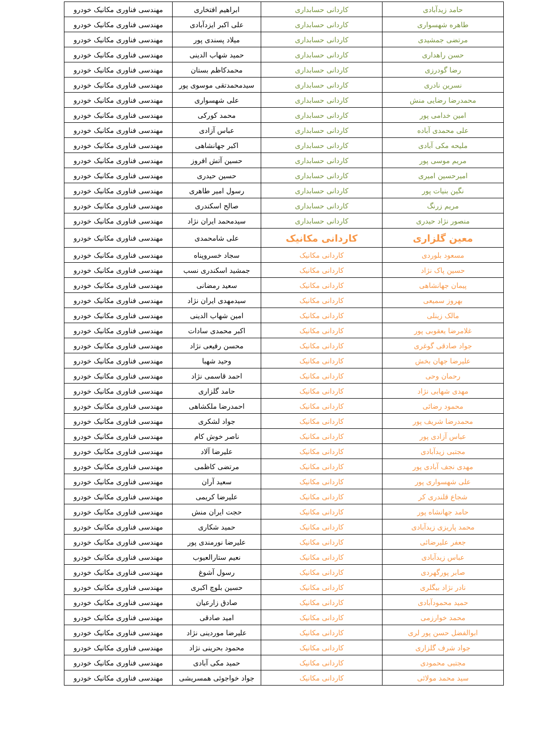| حامد زیدآبادی | کاردانی حسابداری | ابراهیم افتخاری | مهندسی فناوری مکانیک خودرو |
| طاهره شهسواری | کاردانی حسابداری | علی اکبر ایزدآبادی | مهندسی فناوری مکانیک خودرو |
| مرتضی جمشیدی | کاردانی حسابداری | میلاد پسندی پور | مهندسی فناوری مکانیک خودرو |
| حسن راهداری | کاردانی حسابداری | حمید شهاب الدینی | مهندسی فناوری مکانیک خودرو |
| رضا گودرزی | کاردانی حسابداری | محمدکاظم بستان | مهندسی فناوری مکانیک خودرو |
| نسرین نادری | کاردانی حسابداری | سیدمحمدتقی موسوی پور | مهندسی فناوری مکانیک خودرو |
| محمدرضا رضایی منش | کاردانی حسابداری | علی شهسواری | مهندسی فناوری مکانیک خودرو |
| امین خدامی پور | کاردانی حسابداری | محمد کورکی | مهندسی فناوری مکانیک خودرو |
| علی محمدی آباده | کاردانی حسابداری | عباس آزادی | مهندسی فناوری مکانیک خودرو |
| ملیحه مکی آبادی | کاردانی حسابداری | اکبر جهانشاهی | مهندسی فناوری مکانیک خودرو |
| مریم موسی پور | کاردانی حسابداری | حسین آتش افروز | مهندسی فناوری مکانیک خودرو |
| امیرحسین امیری | کاردانی حسابداری | حسین حیدری | مهندسی فناوری مکانیک خودرو |
| نگین بنیات پور | کاردانی حسابداری | رسول امیر طاهری | مهندسی فناوری مکانیک خودرو |
| مریم زرنگ | کاردانی حسابداری | صالح اسکندری | مهندسی فناوری مکانیک خودرو |
| منصور نژاد حیدری | کاردانی حسابداری | سیدمحمد ایران نژاد | مهندسی فناوری مکانیک خودرو |
| معین گلزاری | کاردانی مکانیک | علی شامحمدی | مهندسی فناوری مکانیک خودرو |
| مسعود بلوردی | کاردانی مکانیک | سجاد خسروپناه | مهندسی فناوری مکانیک خودرو |
| حسین پاک نژاد | کاردانی مکانیک | جمشید اسکندری نسب | مهندسی فناوری مکانیک خودرو |
| پیمان جهانشاهی | کاردانی مکانیک | سعید رمضانی | مهندسی فناوری مکانیک خودرو |
| بهروز سمیعی | کاردانی مکانیک | سیدمهدی ایران نژاد | مهندسی فناوری مکانیک خودرو |
| مالک زینلی | کاردانی مکانیک | امین شهاب الدینی | مهندسی فناوری مکانیک خودرو |
| غلامرضا یعقوبی پور | کاردانی مکانیک | اکبر محمدی سادات | مهندسی فناوری مکانیک خودرو |
| جواد صادقی گوغری | کاردانی مکانیک | محسن رفیعی نژاد | مهندسی فناوری مکانیک خودرو |
| علیرضا جهان بخش | کاردانی مکانیک | وحید شهبا | مهندسی فناوری مکانیک خودرو |
| رحمان وحی | کاردانی مکانیک | احمد قاسمی نژاد | مهندسی فناوری مکانیک خودرو |
| مهدی شهابی نژاد | کاردانی مکانیک | حامد گلزاری | مهندسی فناوری مکانیک خودرو |
| محمود رضائی | کاردانی مکانیک | احمدرضا ملکشاهی | مهندسی فناوری مکانیک خودرو |
| محمدرضا شریف پور | کاردانی مکانیک | جواد لشکری | مهندسی فناوری مکانیک خودرو |
| عباس آزادی پور | کاردانی مکانیک | ناصر خوش کام | مهندسی فناوری مکانیک خودرو |
| مجتبی زیدآبادی | کاردانی مکانیک | علیرضا آلاد | مهندسی فناوری مکانیک خودرو |
| مهدی نجف آبادی پور | کاردانی مکانیک | مرتضی کاظمی | مهندسی فناوری مکانیک خودرو |
| علی شهسواری پور | کاردانی مکانیک | سعید آران | مهندسی فناوری مکانیک خودرو |
| شجاع قلندری کر | کاردانی مکانیک | علیرضا کریمی | مهندسی فناوری مکانیک خودرو |
| حامد جهانشاه پور | کاردانی مکانیک | حجت ایران منش | مهندسی فناوری مکانیک خودرو |
| محمد پاریزی زیدآبادی | کاردانی مکانیک | حمید شکاری | مهندسی فناوری مکانیک خودرو |
| جعفر علیرضائی | کاردانی مکانیک | علیرضا نورمندی پور | مهندسی فناوری مکانیک خودرو |
| عباس زیدآبادی | کاردانی مکانیک | نعیم ستارالعیوب | مهندسی فناوری مکانیک خودرو |
| صابر پورگهردی | کاردانی مکانیک | رسول آشوغ | مهندسی فناوری مکانیک خودرو |
| نادر نژاد بیگلری | کاردانی مکانیک | حسین بلوچ اکبری | مهندسی فناوری مکانیک خودرو |
| حمید محمودآبادی | کاردانی مکانیک | صادق زارعیان | مهندسی فناوری مکانیک خودرو |
| محمد خوارزمی | کاردانی مکانیک | امید صادقی | مهندسی فناوری مکانیک خودرو |
| ابوالفضل حسن پور لری | کاردانی مکانیک | علیرضا موردینی نژاد | مهندسی فناوری مکانیک خودرو |
| جواد شرف گلزاری | کاردانی مکانیک | محمود بحرینی نژاد | مهندسی فناوری مکانیک خودرو |
| مجتبی محمودی | کاردانی مکانیک | حمید مکی آبادی | مهندسی فناوری مکانیک خودرو |
| سید محمد مولائی | کاردانی مکانیک | جواد خواجوئی همسریشی | مهندسی فناوری مکانیک خودرو |